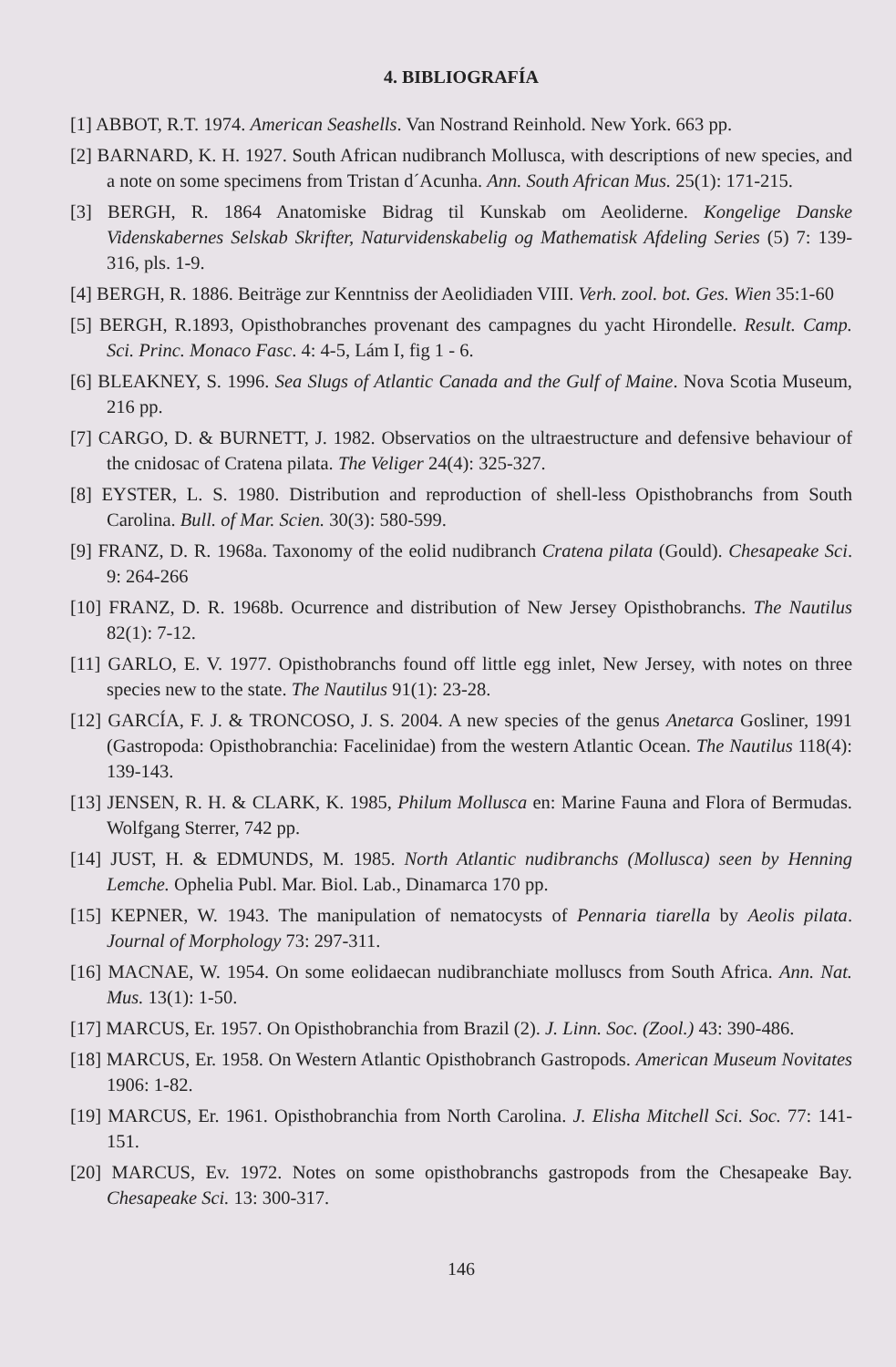4. BIBLIOGRAFÍA
[1] ABBOT, R.T. 1974. American Seashells. Van Nostrand Reinhold. New York. 663 pp.
[2] BARNARD, K. H. 1927. South African nudibranch Mollusca, with descriptions of new species, and a note on some specimens from Tristan d´Acunha. Ann. South African Mus. 25(1): 171-215.
[3] BERGH, R. 1864 Anatomiske Bidrag til Kunskab om Aeoliderne. Kongelige Danske Videnskabernes Selskab Skrifter, Naturvidenskabelig og Mathematisk Afdeling Series (5) 7: 139-316, pls. 1-9.
[4] BERGH, R. 1886. Beiträge zur Kenntniss der Aeolidiaden VIII. Verh. zool. bot. Ges. Wien 35:1-60
[5] BERGH, R.1893, Opisthobranches provenant des campagnes du yacht Hirondelle. Result. Camp. Sci. Princ. Monaco Fasc. 4: 4-5, Lám I, fig 1 - 6.
[6] BLEAKNEY, S. 1996. Sea Slugs of Atlantic Canada and the Gulf of Maine. Nova Scotia Museum, 216 pp.
[7] CARGO, D. & BURNETT, J. 1982. Observatios on the ultraestructure and defensive behaviour of the cnidosac of Cratena pilata. The Veliger 24(4): 325-327.
[8] EYSTER, L. S. 1980. Distribution and reproduction of shell-less Opisthobranchs from South Carolina. Bull. of Mar. Scien. 30(3): 580-599.
[9] FRANZ, D. R. 1968a. Taxonomy of the eolid nudibranch Cratena pilata (Gould). Chesapeake Sci. 9: 264-266
[10] FRANZ, D. R. 1968b. Ocurrence and distribution of New Jersey Opisthobranchs. The Nautilus 82(1): 7-12.
[11] GARLO, E. V. 1977. Opisthobranchs found off little egg inlet, New Jersey, with notes on three species new to the state. The Nautilus 91(1): 23-28.
[12] GARCÍA, F. J. & TRONCOSO, J. S. 2004. A new species of the genus Anetarca Gosliner, 1991 (Gastropoda: Opisthobranchia: Facelinidae) from the western Atlantic Ocean. The Nautilus 118(4): 139-143.
[13] JENSEN, R. H. & CLARK, K. 1985, Philum Mollusca en: Marine Fauna and Flora of Bermudas. Wolfgang Sterrer, 742 pp.
[14] JUST, H. & EDMUNDS, M. 1985. North Atlantic nudibranchs (Mollusca) seen by Henning Lemche. Ophelia Publ. Mar. Biol. Lab., Dinamarca 170 pp.
[15] KEPNER, W. 1943. The manipulation of nematocysts of Pennaria tiarella by Aeolis pilata. Journal of Morphology 73: 297-311.
[16] MACNAE, W. 1954. On some eolidaecan nudibranchiate molluscs from South Africa. Ann. Nat. Mus. 13(1): 1-50.
[17] MARCUS, Er. 1957. On Opisthobranchia from Brazil (2). J. Linn. Soc. (Zool.) 43: 390-486.
[18] MARCUS, Er. 1958. On Western Atlantic Opisthobranch Gastropods. American Museum Novitates 1906: 1-82.
[19] MARCUS, Er. 1961. Opisthobranchia from North Carolina. J. Elisha Mitchell Sci. Soc. 77: 141-151.
[20] MARCUS, Ev. 1972. Notes on some opisthobranchs gastropods from the Chesapeake Bay. Chesapeake Sci. 13: 300-317.
146